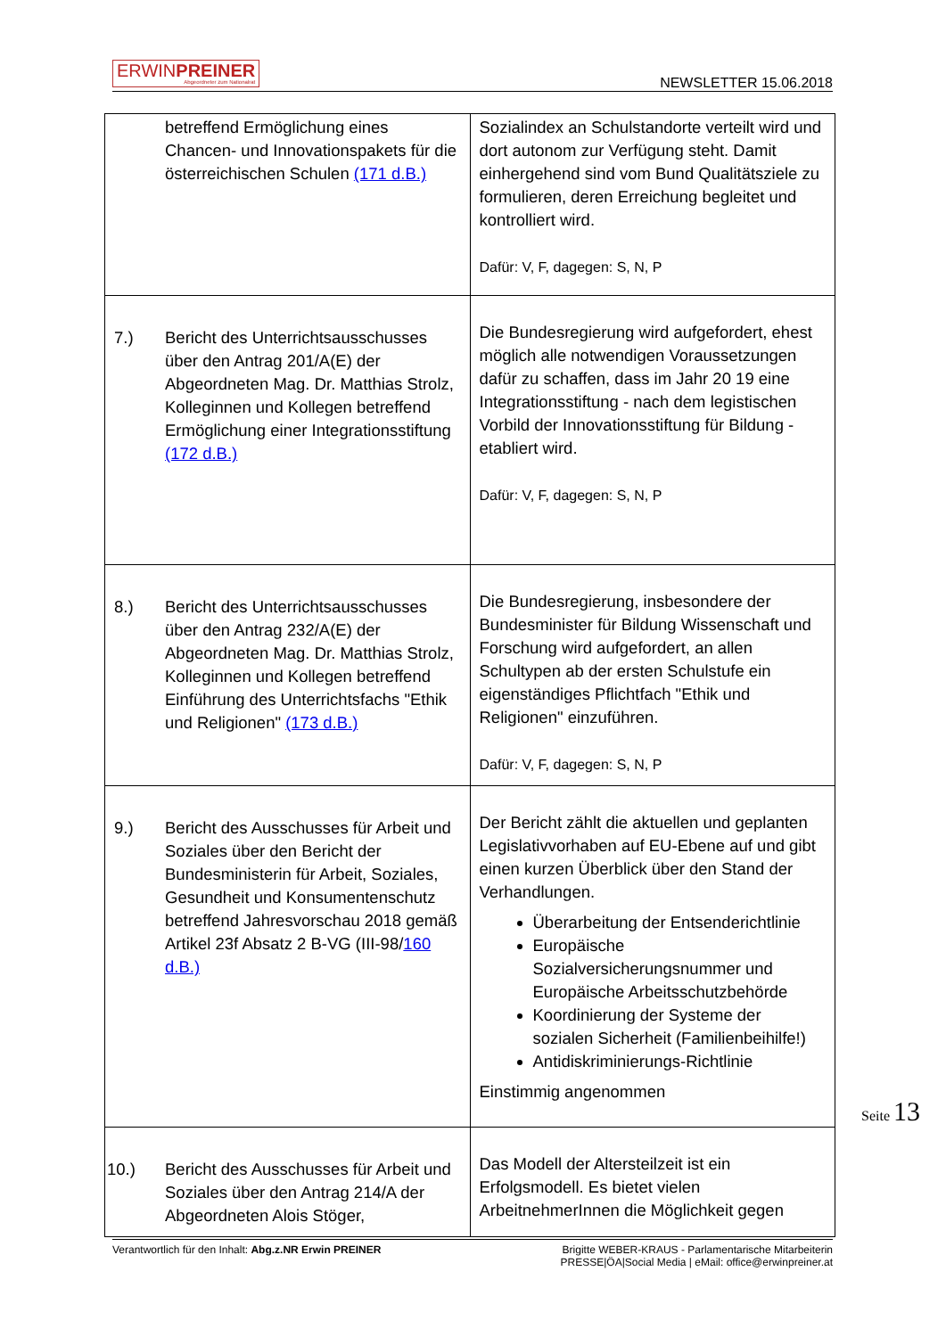ERWINPREINER
Abgeordneter zum Nationalrat
NEWSLETTER 15.06.2018
| betreffend Ermöglichung eines Chancen- und Innovationspakets für die österreichischen Schulen (171 d.B.) | Sozialindex an Schulstandorte verteilt wird und dort autonom zur Verfügung steht. Damit einhergehend sind vom Bund Qualitätsziele zu formulieren, deren Erreichung begleitet und kontrolliert wird. Dafür: V, F, dagegen: S, N, P |
| 7.) Bericht des Unterrichtsausschusses über den Antrag 201/A(E) der Abgeordneten Mag. Dr. Matthias Strolz, Kolleginnen und Kollegen betreffend Ermöglichung einer Integrationsstiftung (172 d.B.) | Die Bundesregierung wird aufgefordert, ehest möglich alle notwendigen Voraussetzungen dafür zu schaffen, dass im Jahr 20 19 eine Integrationsstiftung - nach dem legistischen Vorbild der Innovationsstiftung für Bildung - etabliert wird. Dafür: V, F, dagegen: S, N, P |
| 8.) Bericht des Unterrichtsausschusses über den Antrag 232/A(E) der Abgeordneten Mag. Dr. Matthias Strolz, Kolleginnen und Kollegen betreffend Einführung des Unterrichtsfachs "Ethik und Religionen" (173 d.B.) | Die Bundesregierung, insbesondere der Bundesminister für Bildung Wissenschaft und Forschung wird aufgefordert, an allen Schultypen ab der ersten Schulstufe ein eigenständiges Pflichtfach "Ethik und Religionen" einzuführen. Dafür: V, F, dagegen: S, N, P |
| 9.) Bericht des Ausschusses für Arbeit und Soziales über den Bericht der Bundesministerin für Arbeit, Soziales, Gesundheit und Konsumentenschutz betreffend Jahresvorschau 2018 gemäß Artikel 23f Absatz 2 B-VG (III-98/ 160 d.B.) | Der Bericht zählt die aktuellen und geplanten Legislativvorhaben auf EU-Ebene auf und gibt einen kurzen Überblick über den Stand der Verhandlungen. Überarbeitung der Entsenderichtlinie Europäische Sozialversicherungsnummer und Europäische Arbeitsschutzbehörde Koordinierung der Systeme der sozialen Sicherheit (Familienbeihilfe!) Antidiskriminierungs-Richtlinie Einstimmig angenommen |
| 10.) Bericht des Ausschusses für Arbeit und Soziales über den Antrag 214/A der Abgeordneten Alois Stöger, | Das Modell der Altersteilzeit ist ein Erfolgsmodell. Es bietet vielen ArbeitnehmerInnen die Möglichkeit gegen |
Seite 13
Verantwortlich für den Inhalt: Abg.z.NR Erwin PREINER
Brigitte WEBER-KRAUS - Parlamentarische Mitarbeiterin
PRESSE|ÖA|Social Media | eMail: office@erwinpreiner.at